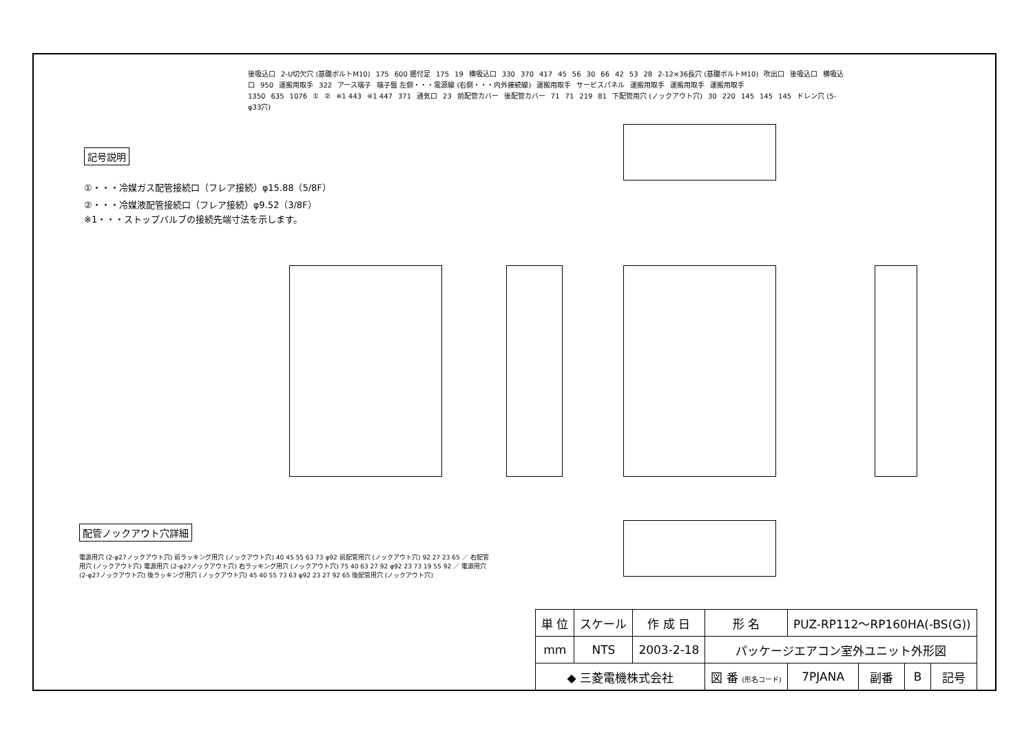後吸込口 2-U切欠穴 (基礎ボルトM10) 175 600 据付足 175 19 横吸込口 330 370 417 45 56 30 66 42 53 28 2-12×36長穴 (基礎ボルトM10) 吹出口 後吸込口 横吸込口 950 運搬用取手 322 アース端子 端子盤 左側・・・電源線 (右側・・・内外接続線) 運搬用取手 サービスパネル 運搬用取手 運搬用取手 運搬用取手 1350 635 1076 ① ② ※1 443 ※1 447 371 通気口 23 前配管カバー 後配管カバー 71 71 219 81 下配管用穴 (ノックアウト穴) 30 220 145 145 145 ドレン穴 (5-φ33穴)
記号説明
①・・・冷媒ガス配管接続口（フレア接続）φ15.88（5/8F）
②・・・冷媒液配管接続口（フレア接続）φ9.52（3/8F）
※1・・・ストップバルブの接続先端寸法を示します。
配管ノックアウト穴詳細
電源用穴 (2-φ27ノックアウト穴) 前ラッキング用穴 (ノックアウト穴) 40 45 55 63 73 φ92 前配管用穴 (ノックアウト穴) 92 27 23 65 ／ 右配管用穴 (ノックアウト穴) 電源用穴 (2-φ27ノックアウト穴) 右ラッキング用穴 (ノックアウト穴) 75 40 63 27 92 φ92 23 73 19 55 92 ／ 電源用穴 (2-φ27ノックアウト穴) 後ラッキング用穴 (ノックアウト穴) 45 40 55 73 63 φ92 23 27 92 65 後配管用穴 (ノックアウト穴)
| 単 位 | スケール | 作 成 日 | 形 名 | PUZ-RP112～RP160HA(-BS(G)) | | | |
| mm | NTS | 2003-2-18 | パッケージエアコン室外ユニット外形図 | | | | |
| ◆ 三菱電機株式会社 | | | 図 番 (形名コード) | 7PJANA | 副番 | B | 記号 |